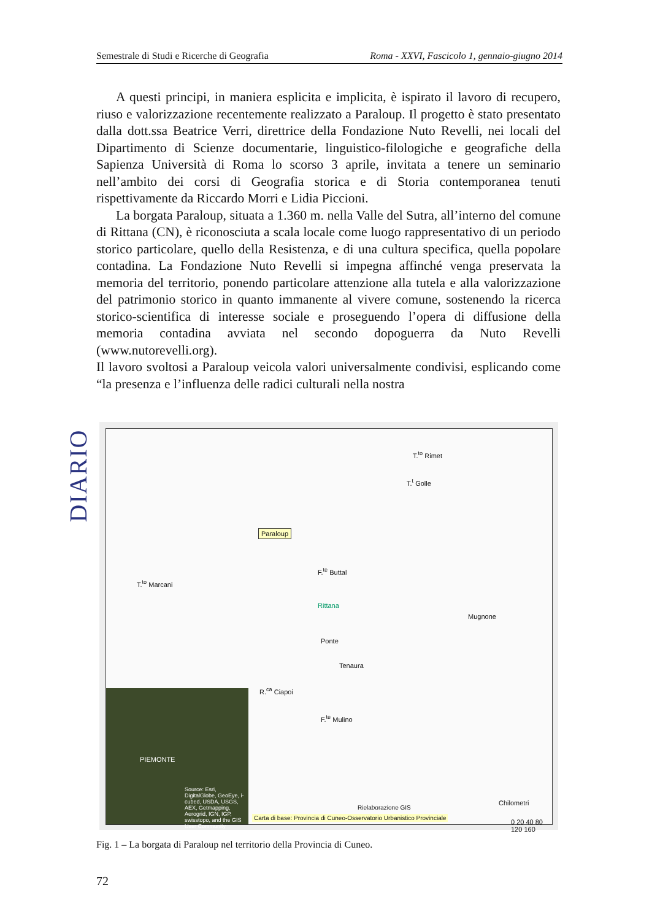Semestrale di Studi e Ricerche di Geografia Roma - XXVI, Fascicolo 1, gennaio-giugno 2014
A questi principi, in maniera esplicita e implicita, è ispirato il lavoro di recupero, riuso e valorizzazione recentemente realizzato a Paraloup. Il progetto è stato presentato dalla dott.ssa Beatrice Verri, direttrice della Fondazione Nuto Revelli, nei locali del Dipartimento di Scienze documentarie, linguistico-filologiche e geografiche della Sapienza Università di Roma lo scorso 3 aprile, invitata a tenere un seminario nell’ambito dei corsi di Geografia storica e di Storia contemporanea tenuti rispettivamente da Riccardo Morri e Lidia Piccioni.
La borgata Paraloup, situata a 1.360 m. nella Valle del Sutra, all’interno del comune di Rittana (CN), è riconosciuta a scala locale come luogo rappresentativo di un periodo storico particolare, quello della Resistenza, e di una cultura specifica, quella popolare contadina. La Fondazione Nuto Revelli si impegna affinché venga preservata la memoria del territorio, ponendo particolare attenzione alla tutela e alla valorizzazione del patrimonio storico in quanto immanente al vivere comune, sostenendo la ricerca storico-scientifica di interesse sociale e proseguendo l’opera di diffusione della memoria contadina avviata nel secondo dopoguerra da Nuto Revelli (www.nutorevelli.org).
Il lavoro svoltosi a Paraloup veicola valori universalmente condivisi, esplicando come “la presenza e l’influenza delle radici culturali nella nostra
DIARIO
Paraloup
F.<sup>te</sup> Buttal
Rittana
T.<sup>to</sup> Marcani
T.<sup>to</sup> Rimet
T.<sup>t</sup> Golle
Mugnone
R.<sup>ca</sup> Ciapoi
F.<sup>te</sup> Mulino
Ponte
Tenaura
Rielaborazione GIS
Carta di base: Provincia di Cuneo-Osservatorio Urbanistico Provinciale
Chilometri
0 20 40 80 120 160
PIEMONTE
Source: Esri, DigitalGlobe, GeoEye, i-cubed, USDA, USGS, AEX, Getmapping, Aerogrid, IGN, IGP, swisstopo, and the GIS User Community
Fig. 1 – La borgata di Paraloup nel territorio della Provincia di Cuneo.
72